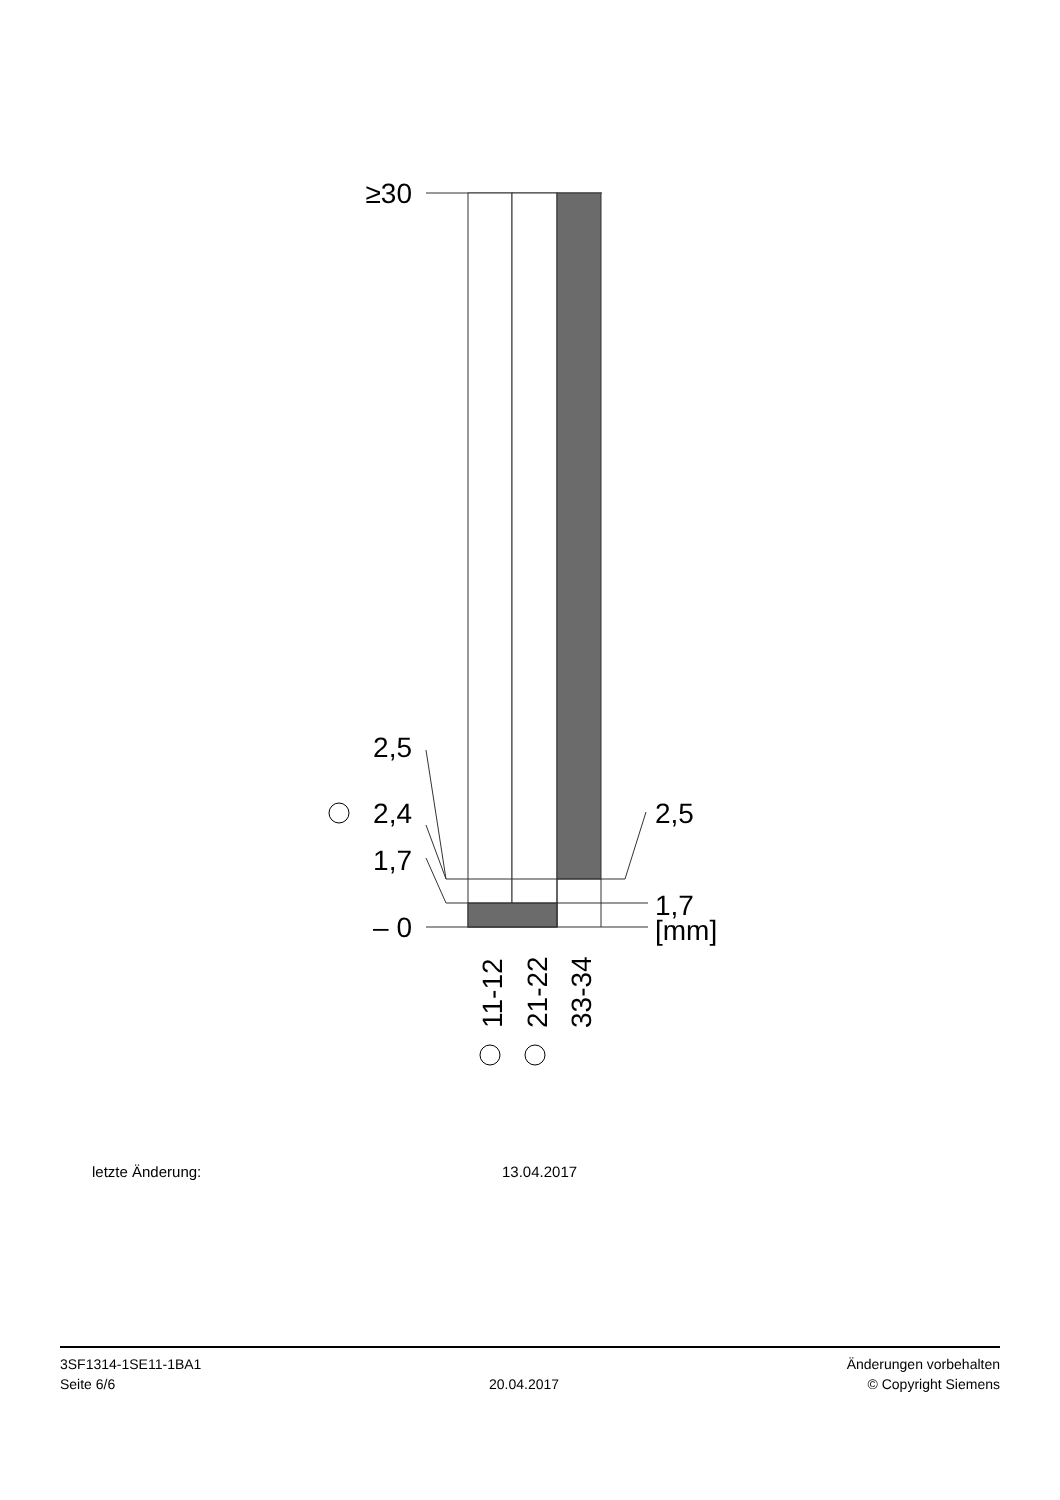≥30
2,5
2,4
1,7
– 0
2,5
1,7
[mm]
11-12
21-22
33-34
letzte Änderung: 13.04.2017
3SF1314-1SE11-1BA1
Seite 6/6
20.04.2017
Änderungen vorbehalten
© Copyright Siemens